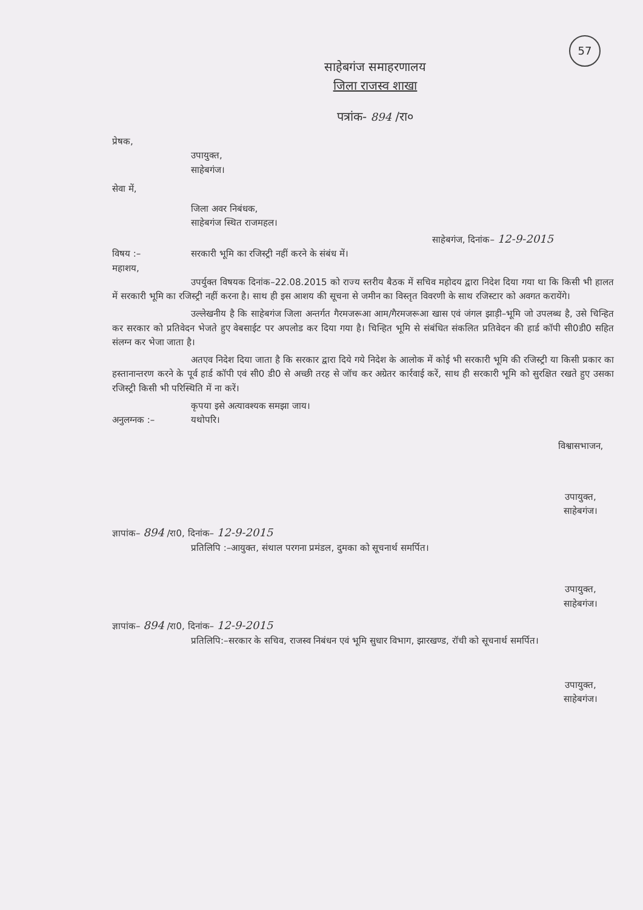57
साहेबगंज समाहरणालय
जिला राजस्व शाखा
पत्रांक- 894 /रा०
प्रेषक,
उपायुक्त,
साहेबगंज।
सेवा में,
जिला अवर निबंधक,
साहेबगंज स्थित राजमहल।
साहेबगंज, दिनांक– 12-9-2015
विषय :– सरकारी भूमि का रजिस्ट्री नहीं करने के संबंध में।
महाशय,
उपर्युक्त विषयक दिनांक–22.08.2015 को राज्य स्तरीय बैठक में सचिव महोदय द्वारा निदेश दिया गया था कि किसी भी हालत में सरकारी भूमि का रजिस्ट्री नहीं करना है। साथ ही इस आशय की सूचना से जमीन का विस्तृत विवरणी के साथ रजिस्टार को अवगत करायेंगे।
उल्लेखनीय है कि साहेबगंज जिला अन्तर्गत गैरमजरूआ आम/गैरमजरूआ खास एवं जंगल झाड़ी–भूमि जो उपलब्ध है, उसे चिन्हित कर सरकार को प्रतिवेदन भेजते हुए वेबसाईट पर अपलोड कर दिया गया है। चिन्हित भूमि से संबंधित संकलित प्रतिवेदन की हार्ड कॉपी सी0डी0 सहित संलग्न कर भेजा जाता है।
अतएव निदेश दिया जाता है कि सरकार द्वारा दिये गये निदेश के आलोक में कोई भी सरकारी भूमि की रजिस्ट्री या किसी प्रकार का हस्तानान्तरण करने के पूर्व हार्ड कॉपी एवं सी0 डी0 से अच्छी तरह से जॉच कर अग्रेतर कार्रवाई करें, साथ ही सरकारी भूमि को सुरक्षित रखते हुए उसका रजिस्ट्री किसी भी परिस्थिति में ना करें।
कृपया इसे अत्यावश्यक समझा जाय।
अनुलग्नक :– यथोपरि।
विश्वासभाजन,
उपायुक्त,
साहेबगंज।
ज्ञापांक– 894 /रा0, दिनांक– 12-9-2015
प्रतिलिपि :–आयुक्त, संथाल परगना प्रमंडल, दुमका को सूचनार्थ समर्पित।
उपायुक्त,
साहेबगंज।
ज्ञापांक– 894 /रा0, दिनांक– 12-9-2015
प्रतिलिपि:–सरकार के सचिव, राजस्व निबंधन एवं भूमि सुधार विभाग, झारखण्ड, रॉची को सूचनार्थ समर्पित।
उपायुक्त,
साहेबगंज।